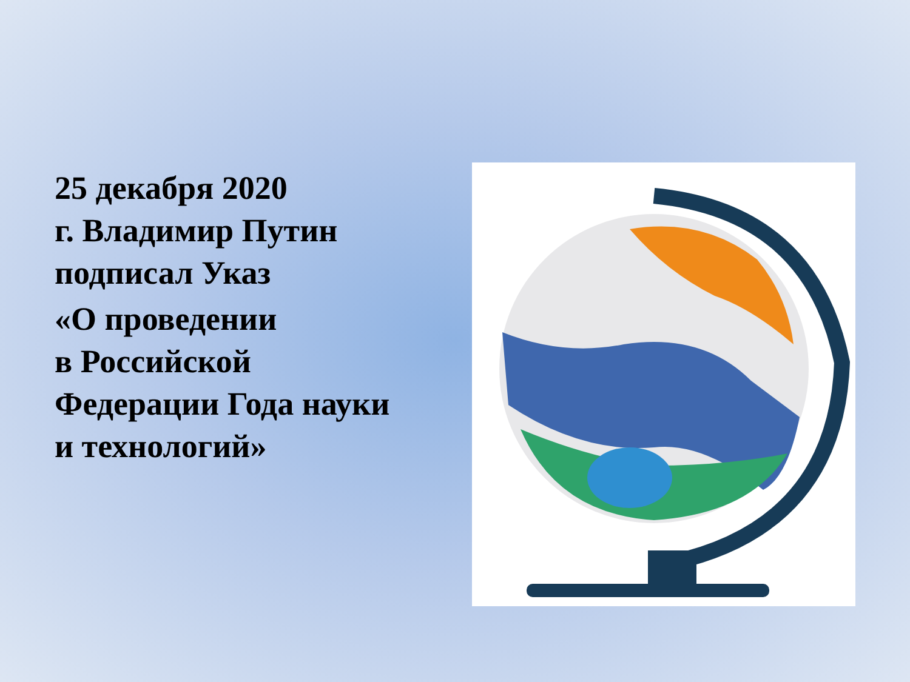25 декабря 2020
г. Владимир Путин
подписал Указ
«О проведении
в Российской
Федерации Года науки
и технологий»